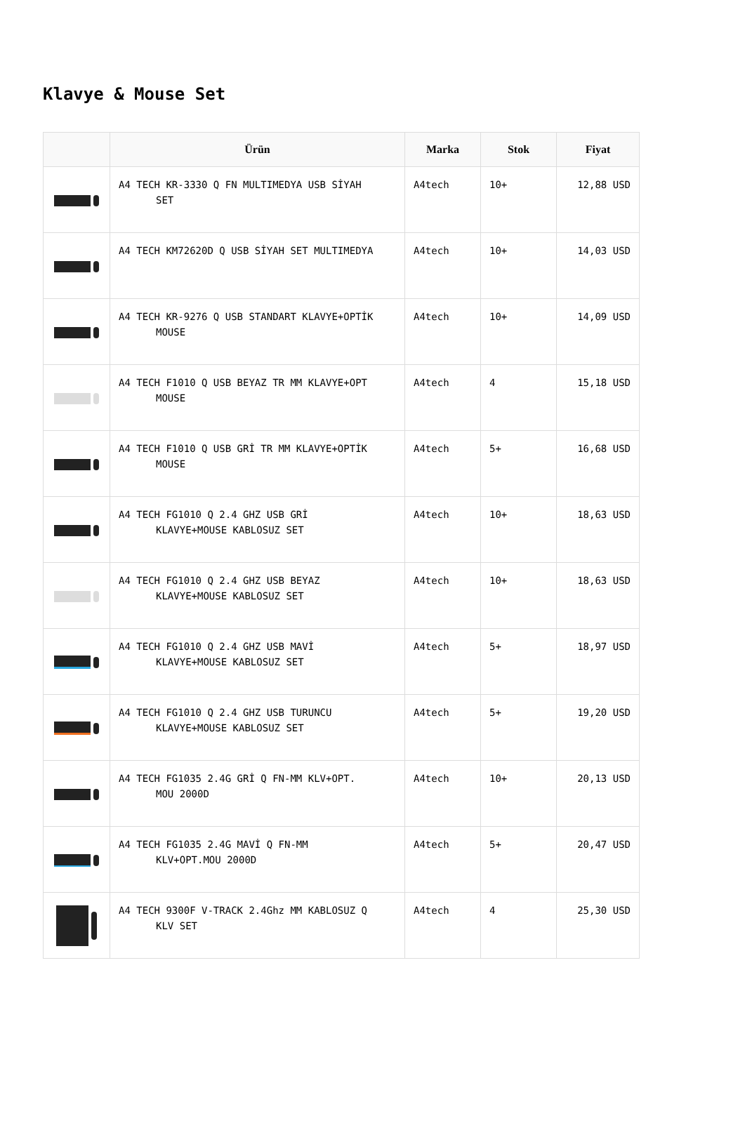Klavye & Mouse Set
| | Ürün | Marka | Stok | Fiyat |
| --- | --- | --- | --- | --- |
| | A4 TECH KR-3330 Q FN MULTIMEDYA USB SİYAH SET | A4tech | 10+ | 12,88 USD |
| | A4 TECH KM72620D Q USB SİYAH SET MULTIMEDYA | A4tech | 10+ | 14,03 USD |
| | A4 TECH KR-9276 Q USB STANDART KLAVYE+OPTİK MOUSE | A4tech | 10+ | 14,09 USD |
| | A4 TECH F1010 Q USB BEYAZ TR MM KLAVYE+OPT MOUSE | A4tech | 4 | 15,18 USD |
| | A4 TECH F1010 Q USB GRİ TR MM KLAVYE+OPTİK MOUSE | A4tech | 5+ | 16,68 USD |
| | A4 TECH FG1010 Q 2.4 GHZ USB GRİ KLAVYE+MOUSE KABLOSUZ SET | A4tech | 10+ | 18,63 USD |
| | A4 TECH FG1010 Q 2.4 GHZ USB BEYAZ KLAVYE+MOUSE KABLOSUZ SET | A4tech | 10+ | 18,63 USD |
| | A4 TECH FG1010 Q 2.4 GHZ USB MAVİ KLAVYE+MOUSE KABLOSUZ SET | A4tech | 5+ | 18,97 USD |
| | A4 TECH FG1010 Q 2.4 GHZ USB TURUNCU KLAVYE+MOUSE KABLOSUZ SET | A4tech | 5+ | 19,20 USD |
| | A4 TECH FG1035 2.4G GRİ Q FN-MM KLV+OPT. MOU 2000D | A4tech | 10+ | 20,13 USD |
| | A4 TECH FG1035 2.4G MAVİ Q FN-MM KLV+OPT.MOU 2000D | A4tech | 5+ | 20,47 USD |
| | A4 TECH 9300F V-TRACK 2.4Ghz MM KABLOSUZ Q KLV SET | A4tech | 4 | 25,30 USD |